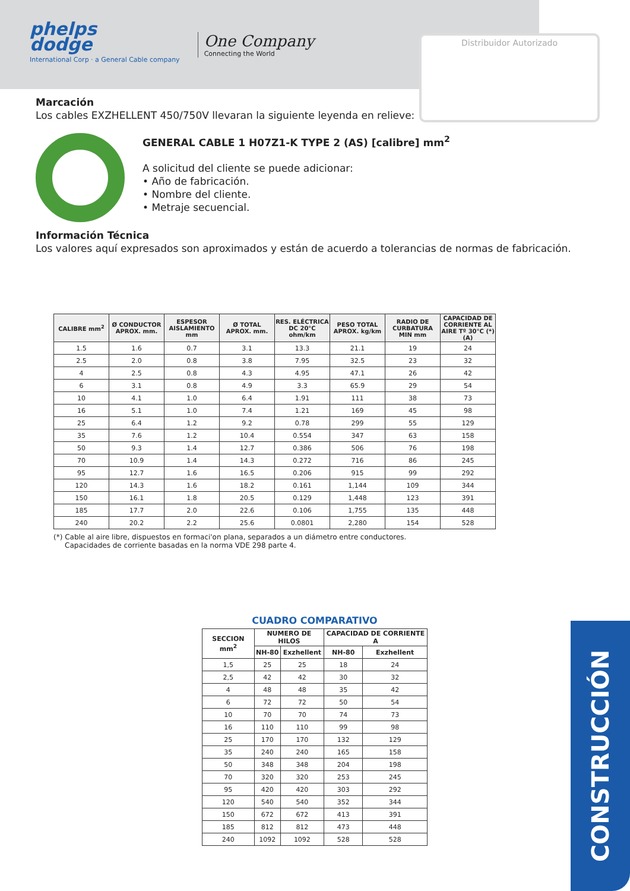phelps
dodge
International Corp · a General Cable company
One Company
Connecting the World
Distribuidor Autorizado
Marcación
Los cables EXZHELLENT 450/750V llevaran la siguiente leyenda en relieve:
GENERAL CABLE 1 H07Z1-K TYPE 2 (AS) [calibre] mm<sup>2</sup>
A solicitud del cliente se puede adicionar:
• Año de fabricación.
• Nombre del cliente.
• Metraje secuencial.
Información Técnica
Los valores aquí expresados son aproximados y están de acuerdo a tolerancias de normas de fabricación.
| CALIBRE mm<sup>2</sup> | Ø CONDUCTOR APROX. mm. | ESPESOR AISLAMIENTO mm | Ø TOTAL APROX. mm. | RES. ELÉCTRICA DC 20°C ohm/km | PESO TOTAL APROX. kg/km | RADIO DE CURBATURA MIN mm | CAPACIDAD DE CORRIENTE AL AIRE Tº 30°C (*) (A) |
| --- | --- | --- | --- | --- | --- | --- | --- |
| 1.5 | 1.6 | 0.7 | 3.1 | 13.3 | 21.1 | 19 | 24 |
| 2.5 | 2.0 | 0.8 | 3.8 | 7.95 | 32.5 | 23 | 32 |
| 4 | 2.5 | 0.8 | 4.3 | 4.95 | 47.1 | 26 | 42 |
| 6 | 3.1 | 0.8 | 4.9 | 3.3 | 65.9 | 29 | 54 |
| 10 | 4.1 | 1.0 | 6.4 | 1.91 | 111 | 38 | 73 |
| 16 | 5.1 | 1.0 | 7.4 | 1.21 | 169 | 45 | 98 |
| 25 | 6.4 | 1.2 | 9.2 | 0.78 | 299 | 55 | 129 |
| 35 | 7.6 | 1.2 | 10.4 | 0.554 | 347 | 63 | 158 |
| 50 | 9.3 | 1.4 | 12.7 | 0.386 | 506 | 76 | 198 |
| 70 | 10.9 | 1.4 | 14.3 | 0.272 | 716 | 86 | 245 |
| 95 | 12.7 | 1.6 | 16.5 | 0.206 | 915 | 99 | 292 |
| 120 | 14.3 | 1.6 | 18.2 | 0.161 | 1,144 | 109 | 344 |
| 150 | 16.1 | 1.8 | 20.5 | 0.129 | 1,448 | 123 | 391 |
| 185 | 17.7 | 2.0 | 22.6 | 0.106 | 1,755 | 135 | 448 |
| 240 | 20.2 | 2.2 | 25.6 | 0.0801 | 2,280 | 154 | 528 |
(*) Cable al aire libre, dispuestos en formaci'on plana, separados a un diámetro entre conductores.
Capacidades de corriente basadas en la norma VDE 298 parte 4.
CUADRO COMPARATIVO
| SECCION mm<sup>2</sup> | NUMERO DE HILOS | | CAPACIDAD DE CORRIENTE A | |
| --- | --- | --- | --- | --- |
| | NH-80 | Exzhellent | NH-80 | Exzhellent |
| 1,5 | 25 | 25 | 18 | 24 |
| 2,5 | 42 | 42 | 30 | 32 |
| 4 | 48 | 48 | 35 | 42 |
| 6 | 72 | 72 | 50 | 54 |
| 10 | 70 | 70 | 74 | 73 |
| 16 | 110 | 110 | 99 | 98 |
| 25 | 170 | 170 | 132 | 129 |
| 35 | 240 | 240 | 165 | 158 |
| 50 | 348 | 348 | 204 | 198 |
| 70 | 320 | 320 | 253 | 245 |
| 95 | 420 | 420 | 303 | 292 |
| 120 | 540 | 540 | 352 | 344 |
| 150 | 672 | 672 | 413 | 391 |
| 185 | 812 | 812 | 473 | 448 |
| 240 | 1092 | 1092 | 528 | 528 |
CONSTRUCCIÓN